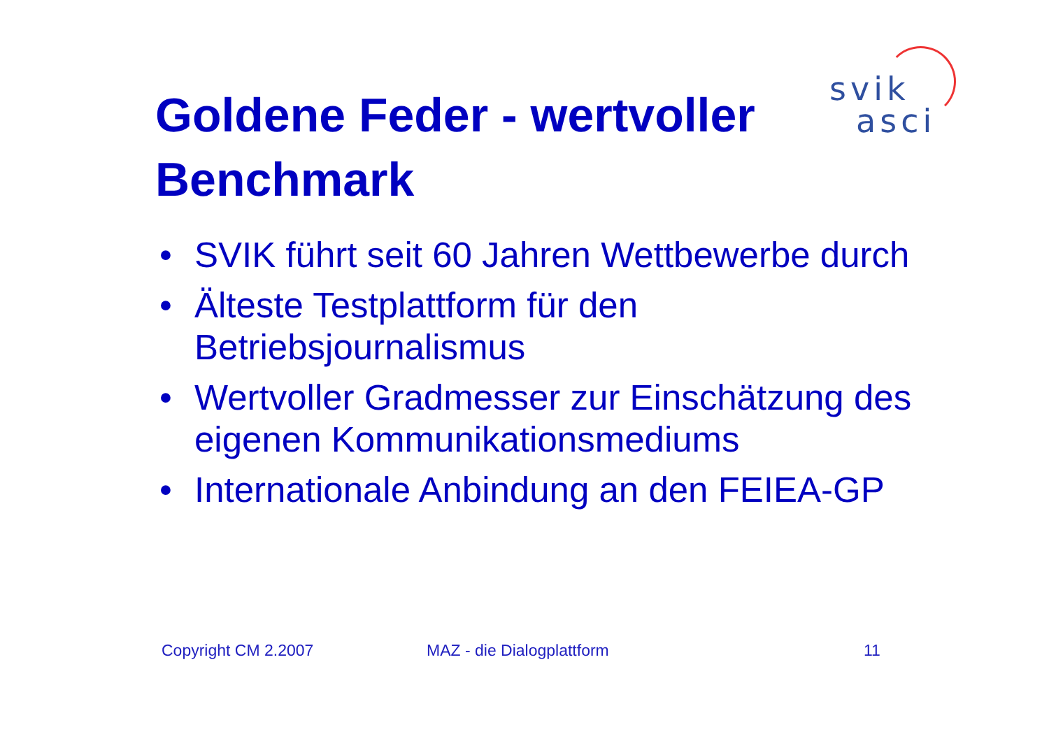svik
asci
Goldene Feder - wertvoller Benchmark
• SVIK führt seit 60 Jahren Wettbewerbe durch
• Älteste Testplattform für den Betriebsjournalismus
• Wertvoller Gradmesser zur Einschätzung des eigenen Kommunikationsmediums
• Internationale Anbindung an den FEIEA-GP
Copyright CM 2.2007 MAZ - die Dialogplattform 11